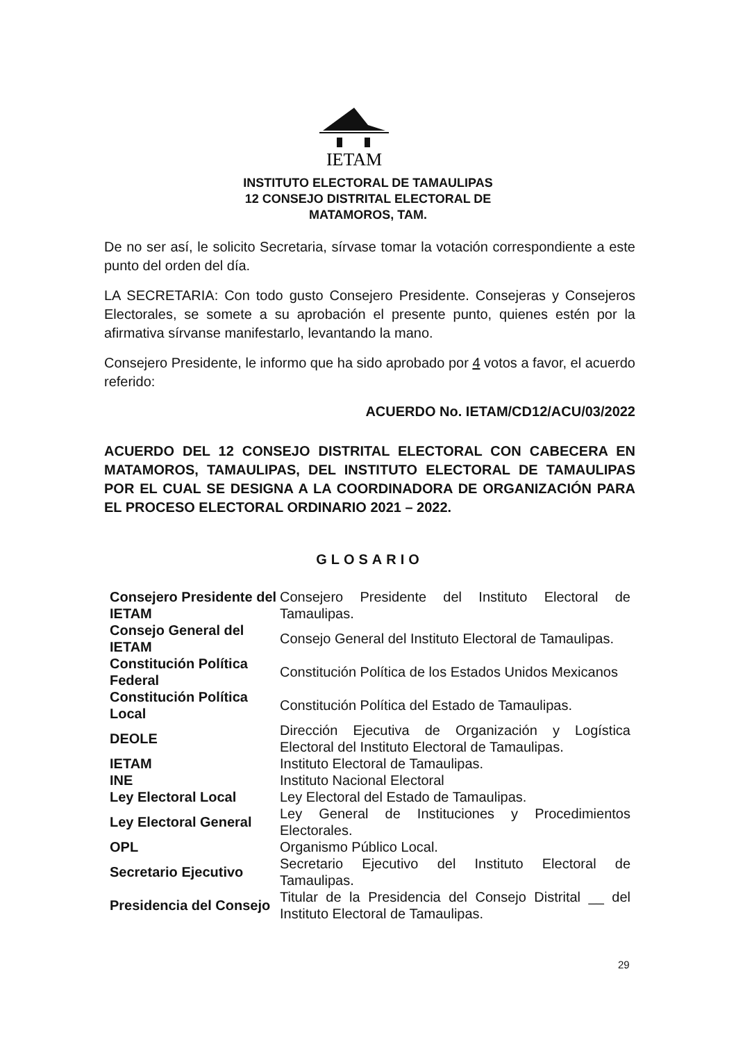IETAM
INSTITUTO ELECTORAL DE TAMAULIPAS
12 CONSEJO DISTRITAL ELECTORAL DE
MATAMOROS, TAM.
De no ser así, le solicito Secretaria, sírvase tomar la votación correspondiente a este punto del orden del día.
LA SECRETARIA: Con todo gusto Consejero Presidente. Consejeras y Consejeros Electorales, se somete a su aprobación el presente punto, quienes estén por la afirmativa sírvanse manifestarlo, levantando la mano.
Consejero Presidente, le informo que ha sido aprobado por 4 votos a favor, el acuerdo referido:
ACUERDO No. IETAM/CD12/ACU/03/2022
ACUERDO DEL 12 CONSEJO DISTRITAL ELECTORAL CON CABECERA EN MATAMOROS, TAMAULIPAS, DEL INSTITUTO ELECTORAL DE TAMAULIPAS POR EL CUAL SE DESIGNA A LA COORDINADORA DE ORGANIZACIÓN PARA EL PROCESO ELECTORAL ORDINARIO 2021 – 2022.
GLOSARIO
| Consejero Presidente del IETAM | Consejero Presidente del Instituto Electoral de Tamaulipas. |
| Consejo General del IETAM | Consejo General del Instituto Electoral de Tamaulipas. |
| Constitución Política Federal | Constitución Política de los Estados Unidos Mexicanos |
| Constitución Política Local | Constitución Política del Estado de Tamaulipas. |
| DEOLE | Dirección Ejecutiva de Organización y Logística Electoral del Instituto Electoral de Tamaulipas. |
| IETAM | Instituto Electoral de Tamaulipas. |
| INE | Instituto Nacional Electoral |
| Ley Electoral Local | Ley Electoral del Estado de Tamaulipas. |
| Ley Electoral General | Ley General de Instituciones y Procedimientos Electorales. |
| OPL | Organismo Público Local. |
| Secretario Ejecutivo | Secretario Ejecutivo del Instituto Electoral de Tamaulipas. |
| Presidencia del Consejo | Titular de la Presidencia del Consejo Distrital __ del Instituto Electoral de Tamaulipas. |
29